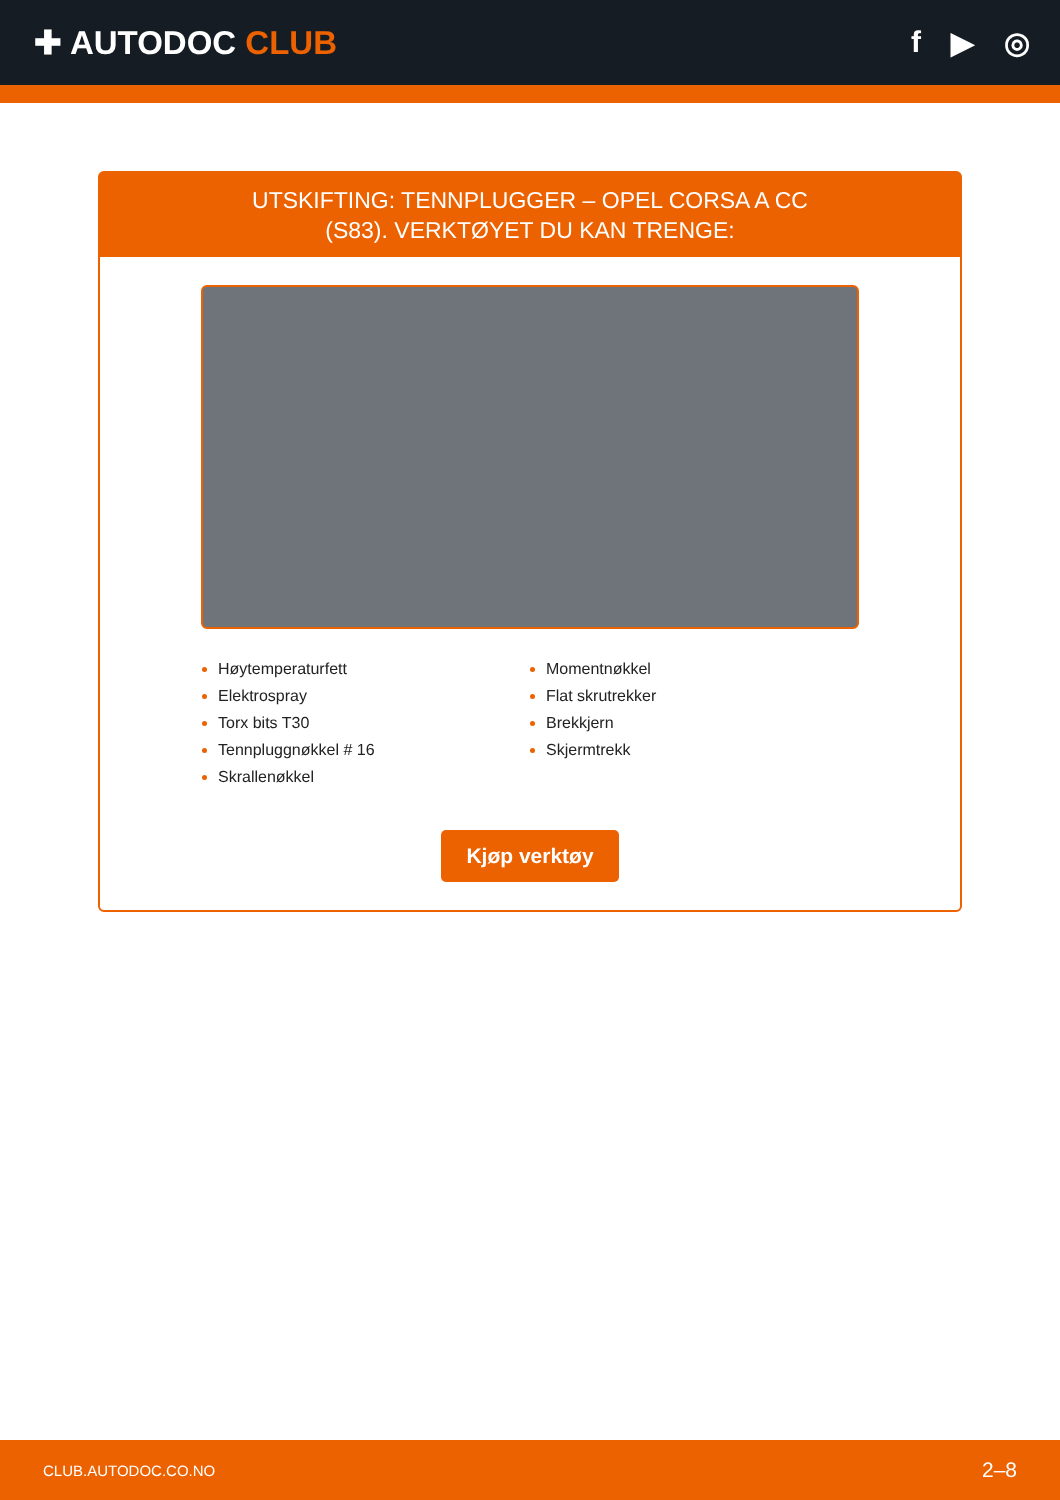✚ AUTODOC CLUB f ▶ ◎
UTSKIFTING: TENNPLUGGER – OPEL CORSA A CC
(S83). VERKTØYET DU KAN TRENGE:
Høytemperaturfett
Elektrospray
Torx bits T30
Tennpluggnøkkel # 16
Skrallenøkkel
Momentnøkkel
Flat skrutrekker
Brekkjern
Skjermtrekk
Kjøp verktøy
CLUB.AUTODOC.CO.NO 2–8